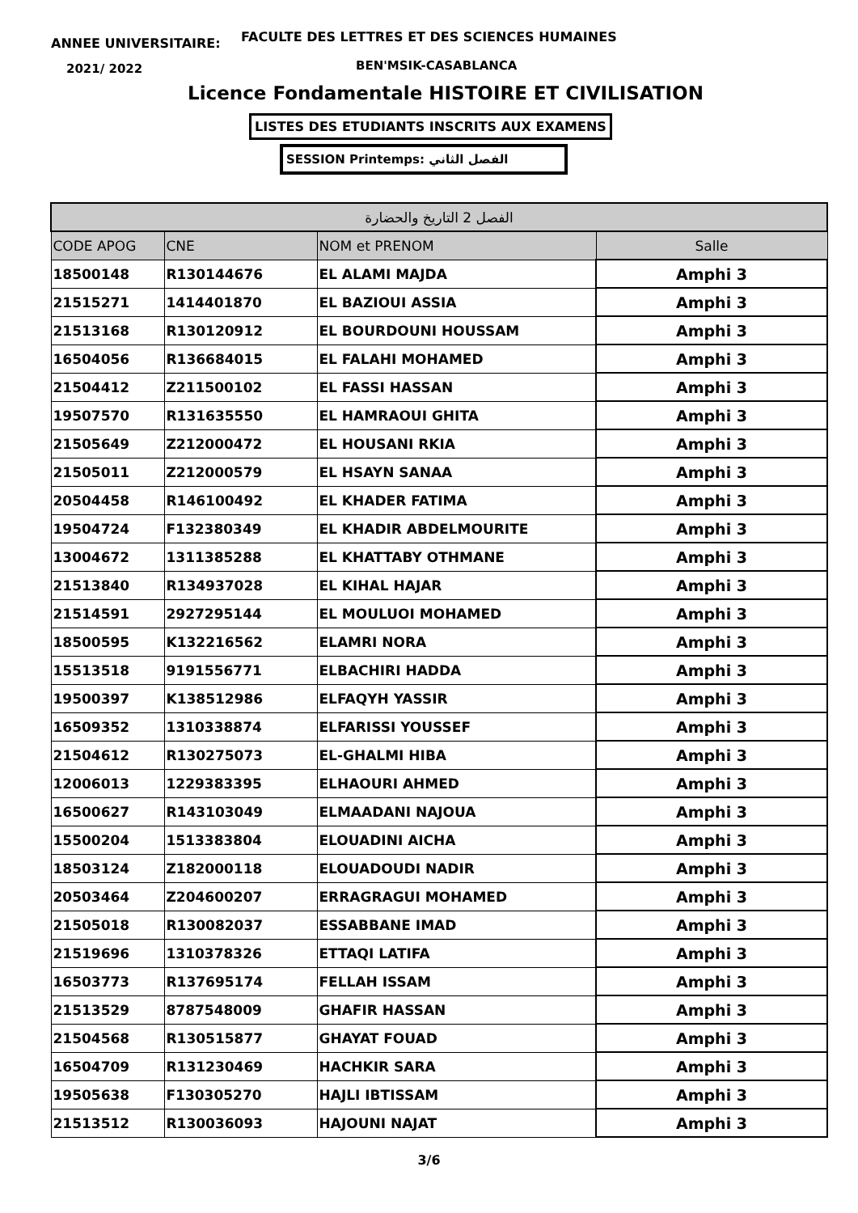ANNEE UNIVERSITAIRE:
FACULTE DES LETTRES ET DES SCIENCES HUMAINES
2021/ 2022 BEN'MSIK-CASABLANCA
Licence Fondamentale HISTOIRE ET CIVILISATION
LISTES DES ETUDIANTS INSCRITS AUX EXAMENS
SESSION Printemps: الفصل الثاني
| الفصل 2 التاريخ والحضارة | | | |
| --- | --- | --- | --- |
| CODE APOG | CNE | NOM et PRENOM | Salle |
| 18500148 | R130144676 | EL ALAMI MAJDA | Amphi 3 |
| 21515271 | 1414401870 | EL BAZIOUI ASSIA | Amphi 3 |
| 21513168 | R130120912 | EL BOURDOUNI HOUSSAM | Amphi 3 |
| 16504056 | R136684015 | EL FALAHI MOHAMED | Amphi 3 |
| 21504412 | Z211500102 | EL FASSI HASSAN | Amphi 3 |
| 19507570 | R131635550 | EL HAMRAOUI GHITA | Amphi 3 |
| 21505649 | Z212000472 | EL HOUSANI RKIA | Amphi 3 |
| 21505011 | Z212000579 | EL HSAYN SANAA | Amphi 3 |
| 20504458 | R146100492 | EL KHADER FATIMA | Amphi 3 |
| 19504724 | F132380349 | EL KHADIR ABDELMOURITE | Amphi 3 |
| 13004672 | 1311385288 | EL KHATTABY OTHMANE | Amphi 3 |
| 21513840 | R134937028 | EL KIHAL HAJAR | Amphi 3 |
| 21514591 | 2927295144 | EL MOULUOI MOHAMED | Amphi 3 |
| 18500595 | K132216562 | ELAMRI NORA | Amphi 3 |
| 15513518 | 9191556771 | ELBACHIRI HADDA | Amphi 3 |
| 19500397 | K138512986 | ELFAQYH YASSIR | Amphi 3 |
| 16509352 | 1310338874 | ELFARISSI YOUSSEF | Amphi 3 |
| 21504612 | R130275073 | EL-GHALMI HIBA | Amphi 3 |
| 12006013 | 1229383395 | ELHAOURI AHMED | Amphi 3 |
| 16500627 | R143103049 | ELMAADANI NAJOUA | Amphi 3 |
| 15500204 | 1513383804 | ELOUADINI AICHA | Amphi 3 |
| 18503124 | Z182000118 | ELOUADOUDI NADIR | Amphi 3 |
| 20503464 | Z204600207 | ERRAGRAGUI MOHAMED | Amphi 3 |
| 21505018 | R130082037 | ESSABBANE IMAD | Amphi 3 |
| 21519696 | 1310378326 | ETTAQI LATIFA | Amphi 3 |
| 16503773 | R137695174 | FELLAH ISSAM | Amphi 3 |
| 21513529 | 8787548009 | GHAFIR HASSAN | Amphi 3 |
| 21504568 | R130515877 | GHAYAT FOUAD | Amphi 3 |
| 16504709 | R131230469 | HACHKIR SARA | Amphi 3 |
| 19505638 | F130305270 | HAJLI IBTISSAM | Amphi 3 |
| 21513512 | R130036093 | HAJOUNI NAJAT | Amphi 3 |
3/6